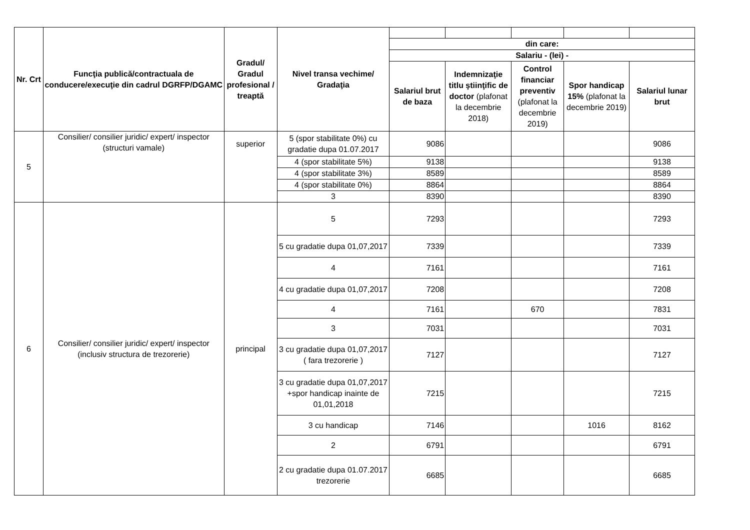| Nr. Crt | Funcţia publică/contractuala de conducere/execuţie din cadrul DGRFP/DGAMC | Gradul/ Gradul profesional / treaptă | Nivel transa vechime/ Gradaţia | | | | | |
| | | | | din care: | | | | |
| | | | | Salariu - (lei) - | | | | |
| | | | | Salariul brut de baza | Indemnizaţie titlu ştiinţific de doctor (plafonat la decembrie 2018) | Control financiar preventiv (plafonat la decembrie 2019) | Spor handicap 15% (plafonat la decembrie 2019) | Salariul lunar brut |
| 5 | Consilier/ consilier juridic/ expert/ inspector (structuri vamale) | superior | 5 (spor stabilitate 0%) cu gradatie dupa 01.07.2017 | 9086 | | | | 9086 |
| | | | 4 (spor stabilitate 5%) | 9138 | | | | 9138 |
| | | | 4 (spor stabilitate 3%) | 8589 | | | | 8589 |
| | | | 4 (spor stabilitate 0%) | 8864 | | | | 8864 |
| | | | 3 | 8390 | | | | 8390 |
| 6 | Consilier/ consilier juridic/ expert/ inspector (inclusiv structura de trezorerie) | principal | 5 | 7293 | | | | 7293 |
| | | | 5 cu gradatie dupa 01,07,2017 | 7339 | | | | 7339 |
| | | | 4 | 7161 | | | | 7161 |
| | | | 4 cu gradatie dupa 01,07,2017 | 7208 | | | | 7208 |
| | | | 4 | 7161 | | 670 | | 7831 |
| | | | 3 | 7031 | | | | 7031 |
| | | | 3 cu gradatie dupa 01,07,2017 ( fara trezorerie ) | 7127 | | | | 7127 |
| | | | 3 cu gradatie dupa 01,07,2017 +spor handicap inainte de 01,01,2018 | 7215 | | | | 7215 |
| | | | 3 cu handicap | 7146 | | | 1016 | 8162 |
| | | | 2 | 6791 | | | | 6791 |
| | | | 2 cu gradatie dupa 01.07.2017 trezorerie | 6685 | | | | 6685 |